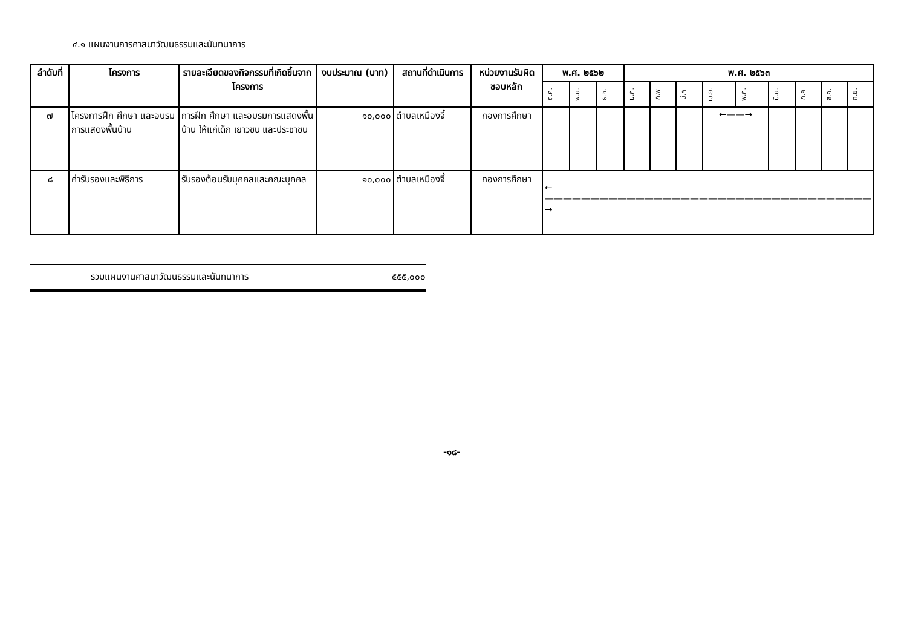๔.๑ แผนงานการศาสนาวัฒนธรรมและนันทนาการ
| ลำดับที่ | โครงการ | รายละเอียดของกิจกรรมที่เกิดขึ้นจากโครงการ | งบประมาณ (บาท) | สถานที่ดำเนินการ | หน่วยงานรับผิดชอบหลัก | พ.ศ. ๒๕๖๒ | | | พ.ศ. ๒๕๖๓ | | | | | | | | |
| --- | --- | --- | --- | --- | --- | --- | --- | --- | --- | --- | --- | --- | --- | --- | --- | --- | --- |
| | | | | | | ต.ค. | พ.ย. | ธ.ค. | ม.ค. | ก.พ | มี.ค | เม.ย. | พ.ค. | มิ.ย. | ก.ค | ส.ค. | ก.ย. |
| ๗ | โครงการฝึก ศึกษา และอบรมการแสดงพื้นบ้าน | การฝึก ศึกษา และอบรมการแสดงพื้นบ้าน ให้แก่เด็ก เยาวชน และประชาชน | ๑๐,๐๐๐ | ตำบลเหมืองจี้ | กองการศึกษา | | | | | | | ←——→ | | | | | |
| ๘ | ค่ารับรองและพิธีการ | รับรองต้อนรับบุคคลและคณะบุคคล | ๑๐,๐๐๐ | ตำบลเหมืองจี้ | กองการศึกษา | ←————————————————————————————————————→ | | | | | | | | | | | |
รวมแผนงานศาสนาวัฒนธรรมและนันทนาการ ๕๕๕,๐๐๐
-๑๘-